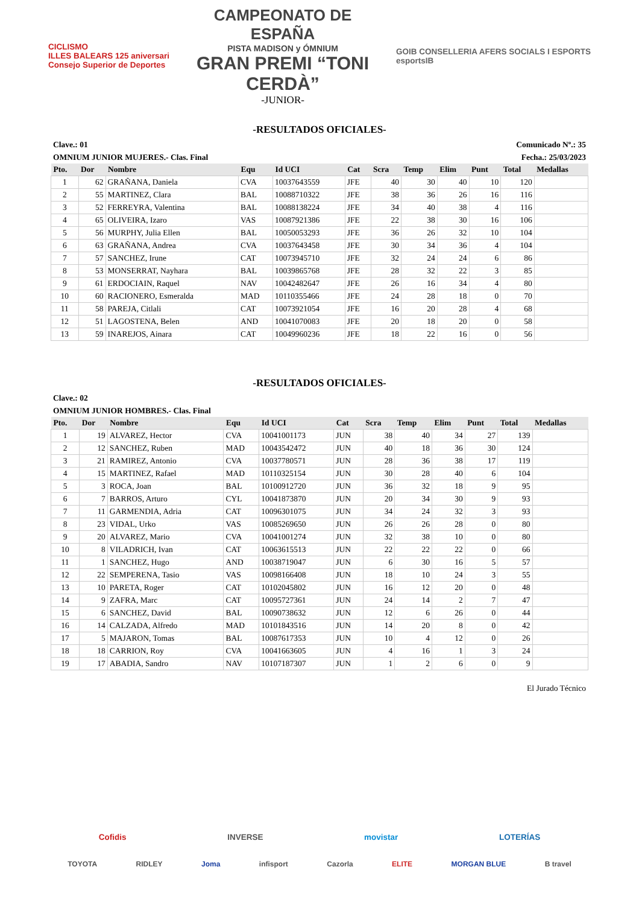CICLISMO
ILLES BALEARS 125 aniversari
Consejo Superior de Deportes
CAMPEONATO DE ESPAÑA
PISTA MADISON y ÓMNIUM
GRAN PREMI “TONI CERDÀ”
-JUNIOR-
GOIB CONSELLERIA AFERS SOCIALS I ESPORTS
esportsIB
-RESULTADOS OFICIALES-
Clave.: 01 Comunicado Nº.: 35
OMNIUM JUNIOR MUJERES.- Clas. Final Fecha.: 25/03/2023
| Pto. | Dor | Nombre | Equ | Id UCI | Cat | Scra | Temp | Elim | Punt | Total | Medallas |
| --- | --- | --- | --- | --- | --- | --- | --- | --- | --- | --- | --- |
| 1 | 62 | GRAÑANA, Daniela | CVA | 10037643559 | JFE | 40 | 30 | 40 | 10 | 120 | |
| 2 | 55 | MARTINEZ, Clara | BAL | 10088710322 | JFE | 38 | 36 | 26 | 16 | 116 | |
| 3 | 52 | FERREYRA, Valentina | BAL | 10088138224 | JFE | 34 | 40 | 38 | 4 | 116 | |
| 4 | 65 | OLIVEIRA, Izaro | VAS | 10087921386 | JFE | 22 | 38 | 30 | 16 | 106 | |
| 5 | 56 | MURPHY, Julia Ellen | BAL | 10050053293 | JFE | 36 | 26 | 32 | 10 | 104 | |
| 6 | 63 | GRAÑANA, Andrea | CVA | 10037643458 | JFE | 30 | 34 | 36 | 4 | 104 | |
| 7 | 57 | SANCHEZ, Irune | CAT | 10073945710 | JFE | 32 | 24 | 24 | 6 | 86 | |
| 8 | 53 | MONSERRAT, Nayhara | BAL | 10039865768 | JFE | 28 | 32 | 22 | 3 | 85 | |
| 9 | 61 | ERDOCIAIN, Raquel | NAV | 10042482647 | JFE | 26 | 16 | 34 | 4 | 80 | |
| 10 | 60 | RACIONERO, Esmeralda | MAD | 10110355466 | JFE | 24 | 28 | 18 | 0 | 70 | |
| 11 | 58 | PAREJA, Citlali | CAT | 10073921054 | JFE | 16 | 20 | 28 | 4 | 68 | |
| 12 | 51 | LAGOSTENA, Belen | AND | 10041070083 | JFE | 20 | 18 | 20 | 0 | 58 | |
| 13 | 59 | INAREJOS, Ainara | CAT | 10049960236 | JFE | 18 | 22 | 16 | 0 | 56 | |
-RESULTADOS OFICIALES-
Clave.: 02
OMNIUM JUNIOR HOMBRES.- Clas. Final
| Pto. | Dor | Nombre | Equ | Id UCI | Cat | Scra | Temp | Elim | Punt | Total | Medallas |
| --- | --- | --- | --- | --- | --- | --- | --- | --- | --- | --- | --- |
| 1 | 19 | ALVAREZ, Hector | CVA | 10041001173 | JUN | 38 | 40 | 34 | 27 | 139 | |
| 2 | 12 | SANCHEZ, Ruben | MAD | 10043542472 | JUN | 40 | 18 | 36 | 30 | 124 | |
| 3 | 21 | RAMIREZ, Antonio | CVA | 10037780571 | JUN | 28 | 36 | 38 | 17 | 119 | |
| 4 | 15 | MARTINEZ, Rafael | MAD | 10110325154 | JUN | 30 | 28 | 40 | 6 | 104 | |
| 5 | 3 | ROCA, Joan | BAL | 10100912720 | JUN | 36 | 32 | 18 | 9 | 95 | |
| 6 | 7 | BARROS, Arturo | CYL | 10041873870 | JUN | 20 | 34 | 30 | 9 | 93 | |
| 7 | 11 | GARMENDIA, Adria | CAT | 10096301075 | JUN | 34 | 24 | 32 | 3 | 93 | |
| 8 | 23 | VIDAL, Urko | VAS | 10085269650 | JUN | 26 | 26 | 28 | 0 | 80 | |
| 9 | 20 | ALVAREZ, Mario | CVA | 10041001274 | JUN | 32 | 38 | 10 | 0 | 80 | |
| 10 | 8 | VILADRICH, Ivan | CAT | 10063615513 | JUN | 22 | 22 | 22 | 0 | 66 | |
| 11 | 1 | SANCHEZ, Hugo | AND | 10038719047 | JUN | 6 | 30 | 16 | 5 | 57 | |
| 12 | 22 | SEMPERENA, Tasio | VAS | 10098166408 | JUN | 18 | 10 | 24 | 3 | 55 | |
| 13 | 10 | PARETA, Roger | CAT | 10102045802 | JUN | 16 | 12 | 20 | 0 | 48 | |
| 14 | 9 | ZAFRA, Marc | CAT | 10095727361 | JUN | 24 | 14 | 2 | 7 | 47 | |
| 15 | 6 | SANCHEZ, David | BAL | 10090738632 | JUN | 12 | 6 | 26 | 0 | 44 | |
| 16 | 14 | CALZADA, Alfredo | MAD | 10101843516 | JUN | 14 | 20 | 8 | 0 | 42 | |
| 17 | 5 | MAJARON, Tomas | BAL | 10087617353 | JUN | 10 | 4 | 12 | 0 | 26 | |
| 18 | 18 | CARRION, Roy | CVA | 10041663605 | JUN | 4 | 16 | 1 | 3 | 24 | |
| 19 | 17 | ABADIA, Sandro | NAV | 10107187307 | JUN | 1 | 2 | 6 | 0 | 9 | |
El Jurado Técnico
Cofidis INVERSE movistar LOTERÍAS
TOYOTA RIDLEY Joma infisport Cazorla ELITE MORGAN BLUE B travel